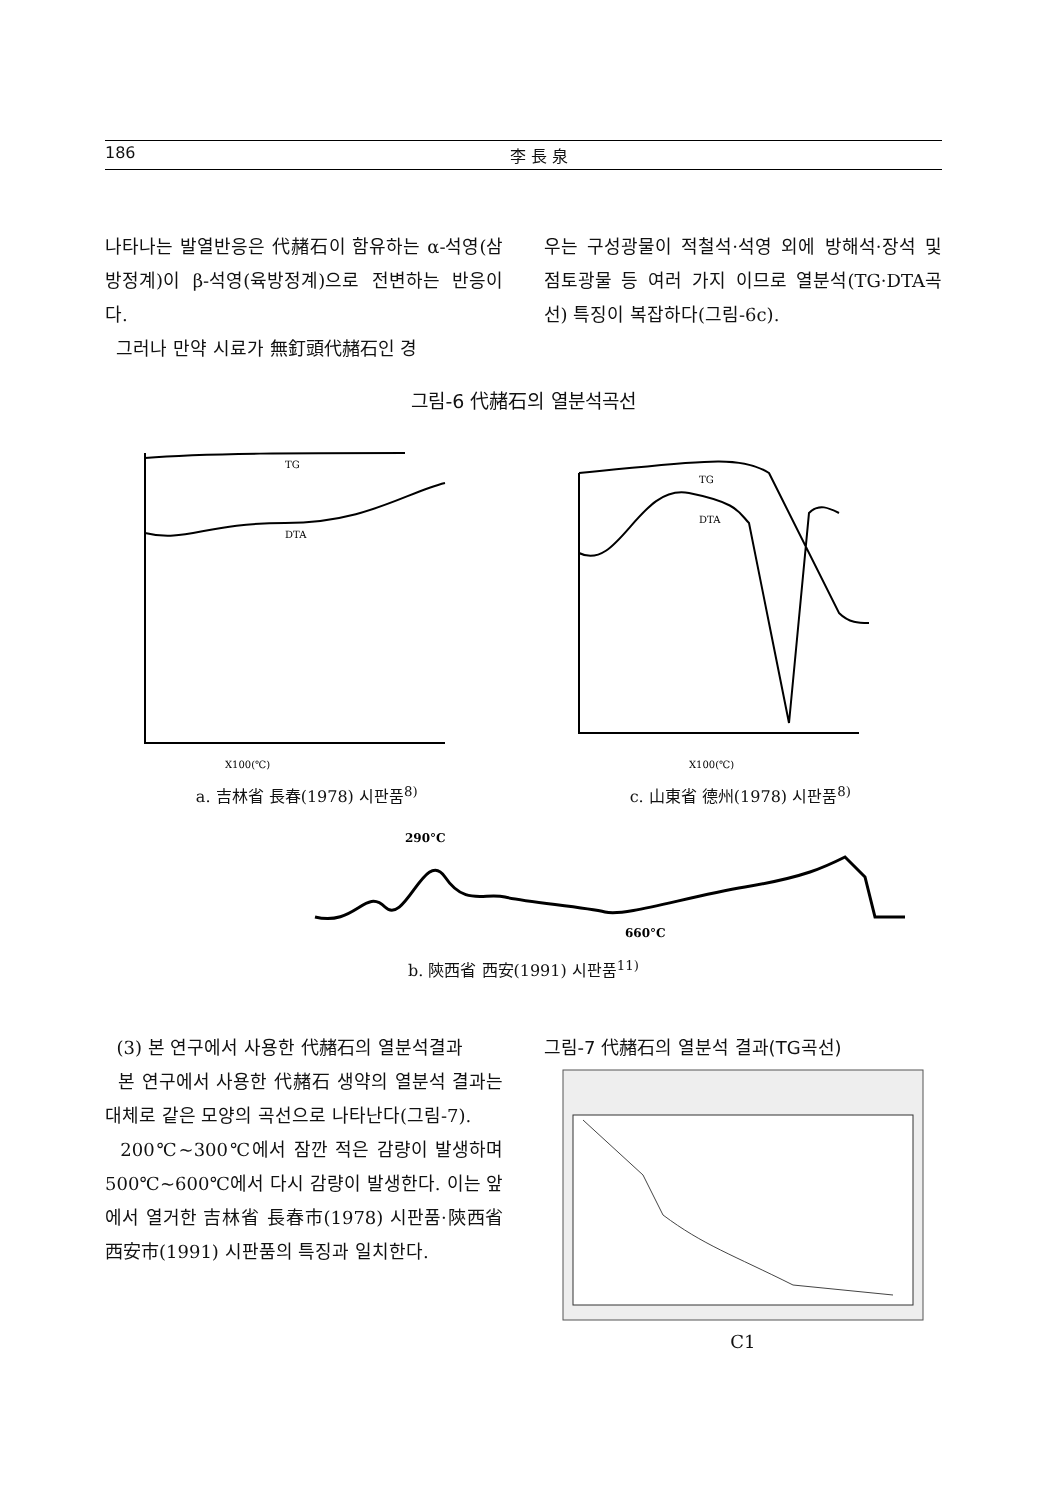186 李 長 泉
나타나는 발열반응은 代赭石이 함유하는 α-석영(삼방정계)이 β-석영(육방정계)으로 전변하는 반응이다.
그러나 만약 시료가 無釘頭代赭石인 경
우는 구성광물이 적철석·석영 외에 방해석·장석 및 점토광물 등 여러 가지 이므로 열분석(TG·DTA곡선) 특징이 복잡하다(그림-6c).
그림-6 代赭石의 열분석곡선
TG
DTA
X100(℃)
a. 吉林省 長春(1978) 시판품<sup>8)</sup>
TG
DTA
X100(℃)
c. 山東省 德州(1978) 시판품<sup>8)</sup>
290°C
660°C
b. 陝西省 西安(1991) 시판품<sup>11)</sup>
(3) 본 연구에서 사용한 代赭石의 열분석결과
본 연구에서 사용한 代赭石 생약의 열분석 결과는 대체로 같은 모양의 곡선으로 나타난다(그림-7).
200℃~300℃에서 잠깐 적은 감량이 발생하며 500℃~600℃에서 다시 감량이 발생한다. 이는 앞에서 열거한 吉林省 長春市(1978) 시판품·陝西省 西安市(1991) 시판품의 특징과 일치한다.
그림-7 代赭石의 열분석 결과(TG곡선)
C1